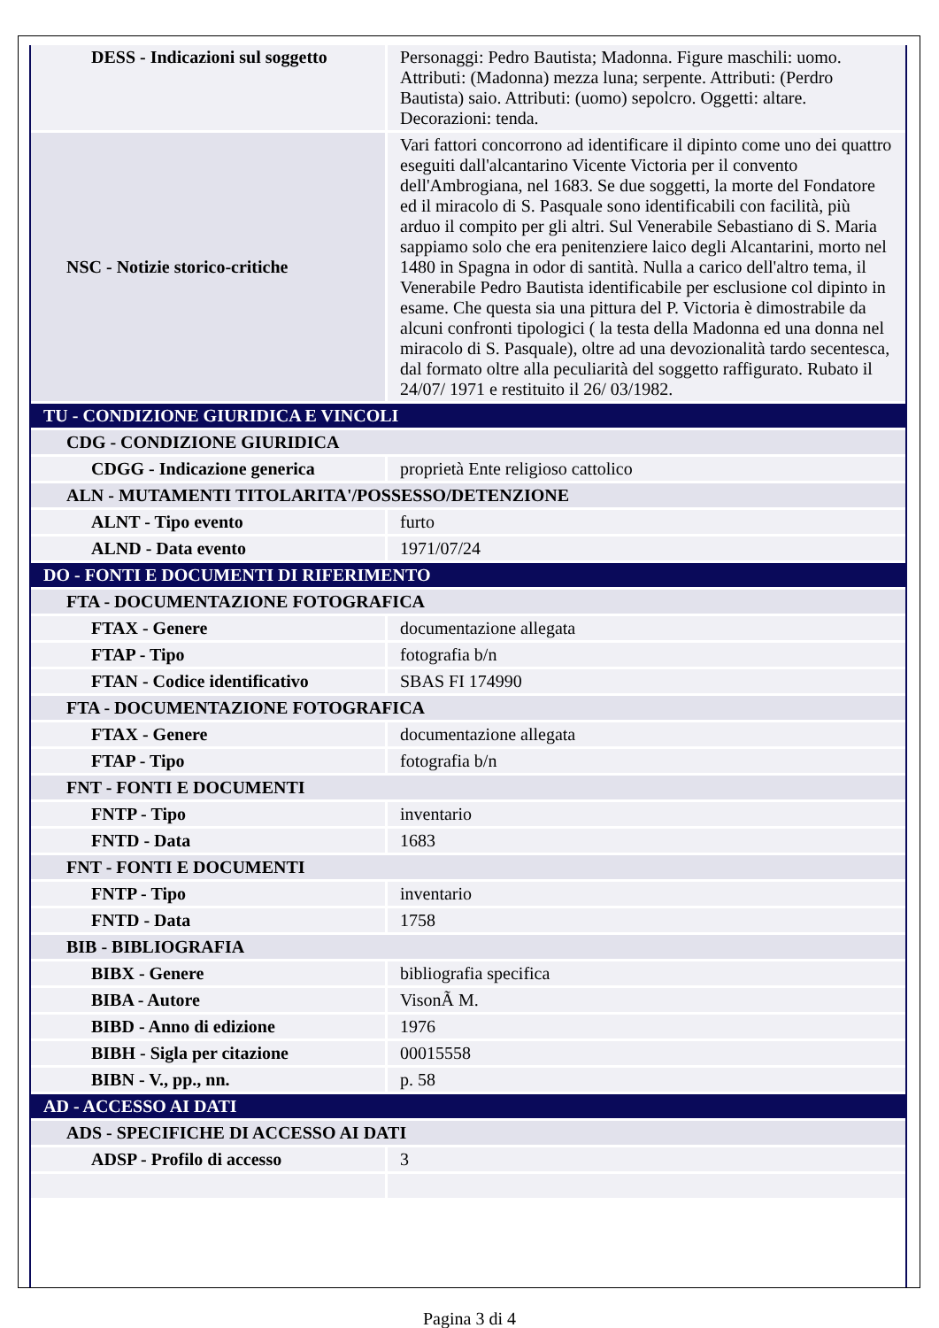| DESS - Indicazioni sul soggetto | Personaggi: Pedro Bautista; Madonna. Figure maschili: uomo. Attributi: (Madonna) mezza luna; serpente. Attributi: (Perdro Bautista) saio. Attributi: (uomo) sepolcro. Oggetti: altare. Decorazioni: tenda. |
| NSC - Notizie storico-critiche | Vari fattori concorrono ad identificare il dipinto come uno dei quattro eseguiti dall'alcantarino Vicente Victoria per il convento dell'Ambrogiana, nel 1683. Se due soggetti, la morte del Fondatore ed il miracolo di S. Pasquale sono identificabili con facilità, più arduo il compito per gli altri. Sul Venerabile Sebastiano di S. Maria sappiamo solo che era penitenziere laico degli Alcantarini, morto nel 1480 in Spagna in odor di santità. Nulla a carico dell'altro tema, il Venerabile Pedro Bautista identificabile per esclusione col dipinto in esame. Che questa sia una pittura del P. Victoria è dimostrabile da alcuni confronti tipologici ( la testa della Madonna ed una donna nel miracolo di S. Pasquale), oltre ad una devozionalità tardo secentesca, dal formato oltre alla peculiarità del soggetto raffigurato. Rubato il 24/07/ 1971 e restituito il 26/ 03/1982. |
| TU - CONDIZIONE GIURIDICA E VINCOLI | |
| CDG - CONDIZIONE GIURIDICA | |
| CDGG - Indicazione generica | proprietà Ente religioso cattolico |
| ALN - MUTAMENTI TITOLARITA'/POSSESSO/DETENZIONE | |
| ALNT - Tipo evento | furto |
| ALND - Data evento | 1971/07/24 |
| DO - FONTI E DOCUMENTI DI RIFERIMENTO | |
| FTA - DOCUMENTAZIONE FOTOGRAFICA | |
| FTAX - Genere | documentazione allegata |
| FTAP - Tipo | fotografia b/n |
| FTAN - Codice identificativo | SBAS FI 174990 |
| FTA - DOCUMENTAZIONE FOTOGRAFICA | |
| FTAX - Genere | documentazione allegata |
| FTAP - Tipo | fotografia b/n |
| FNT - FONTI E DOCUMENTI | |
| FNTP - Tipo | inventario |
| FNTD - Data | 1683 |
| FNT - FONTI E DOCUMENTI | |
| FNTP - Tipo | inventario |
| FNTD - Data | 1758 |
| BIB - BIBLIOGRAFIA | |
| BIBX - Genere | bibliografia specifica |
| BIBA - Autore | VisonÃ M. |
| BIBD - Anno di edizione | 1976 |
| BIBH - Sigla per citazione | 00015558 |
| BIBN - V., pp., nn. | p. 58 |
| AD - ACCESSO AI DATI | |
| ADS - SPECIFICHE DI ACCESSO AI DATI | |
| ADSP - Profilo di accesso | 3 |
Pagina 3 di 4